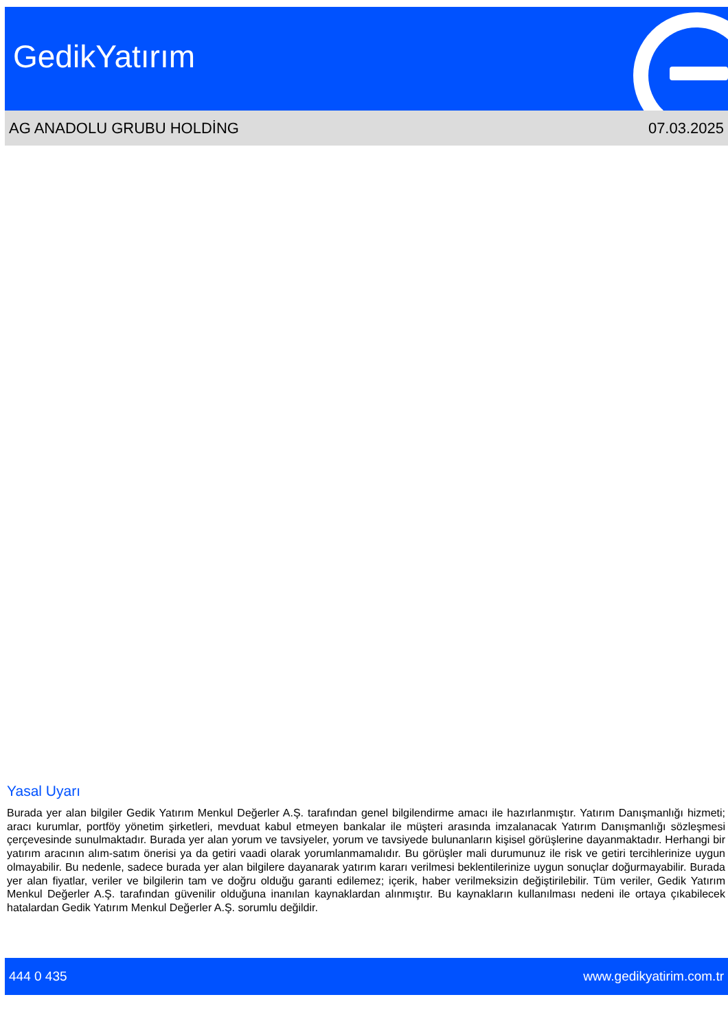GedikYatırım
AG ANADOLU GRUBU HOLDİNG 07.03.2025
Yasal Uyarı
Burada yer alan bilgiler Gedik Yatırım Menkul Değerler A.Ş. tarafından genel bilgilendirme amacı ile hazırlanmıştır. Yatırım Danışmanlığı hizmeti; aracı kurumlar, portföy yönetim şirketleri, mevduat kabul etmeyen bankalar ile müşteri arasında imzalanacak Yatırım Danışmanlığı sözleşmesi çerçevesinde sunulmaktadır. Burada yer alan yorum ve tavsiyeler, yorum ve tavsiyede bulunanların kişisel görüşlerine dayanmaktadır. Herhangi bir yatırım aracının alım-satım önerisi ya da getiri vaadi olarak yorumlanmamalıdır. Bu görüşler mali durumunuz ile risk ve getiri tercihlerinize uygun olmayabilir. Bu nedenle, sadece burada yer alan bilgilere dayanarak yatırım kararı verilmesi beklentilerinize uygun sonuçlar doğurmayabilir. Burada yer alan fiyatlar, veriler ve bilgilerin tam ve doğru olduğu garanti edilemez; içerik, haber verilmeksizin değiştirilebilir. Tüm veriler, Gedik Yatırım Menkul Değerler A.Ş. tarafından güvenilir olduğuna inanılan kaynaklardan alınmıştır. Bu kaynakların kullanılması nedeni ile ortaya çıkabilecek hatalardan Gedik Yatırım Menkul Değerler A.Ş. sorumlu değildir.
444 0 435 www.gedikyatirim.com.tr